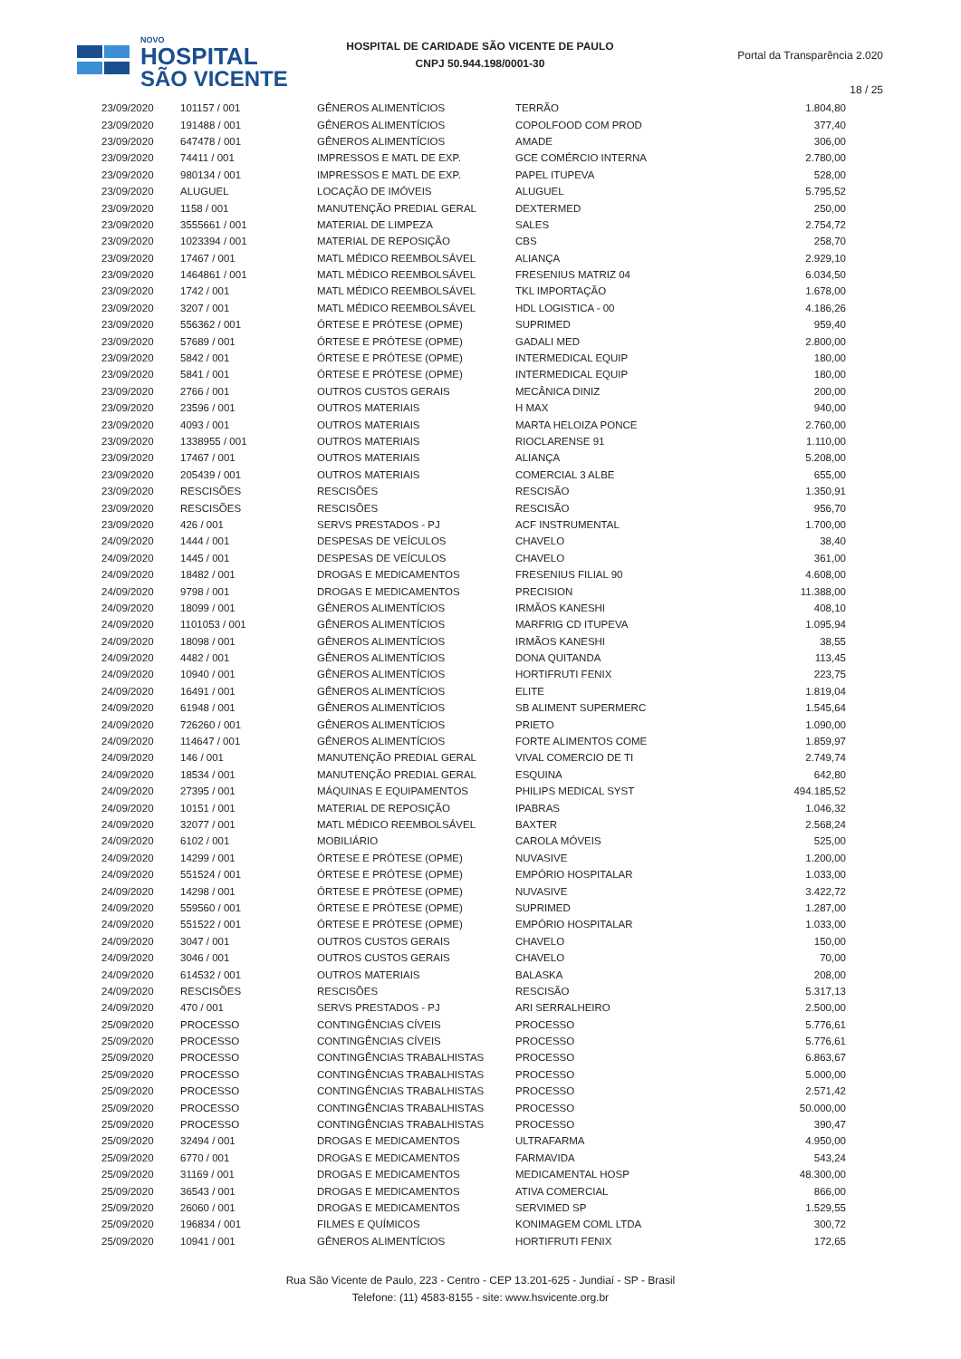NOVO
HOSPITAL
SÃO VICENTE
HOSPITAL DE CARIDADE SÃO VICENTE DE PAULO
CNPJ 50.944.198/0001-30
Portal da Transparência 2.020
18 / 25
| 23/09/2020 | 101157 / 001 | GÊNEROS ALIMENTÍCIOS | TERRÃO | 1.804,80 |
| 23/09/2020 | 191488 / 001 | GÊNEROS ALIMENTÍCIOS | COPOLFOOD COM PROD | 377,40 |
| 23/09/2020 | 647478 / 001 | GÊNEROS ALIMENTÍCIOS | AMADE | 306,00 |
| 23/09/2020 | 74411 / 001 | IMPRESSOS E MATL DE EXP. | GCE COMÉRCIO INTERNA | 2.780,00 |
| 23/09/2020 | 980134 / 001 | IMPRESSOS E MATL DE EXP. | PAPEL ITUPEVA | 528,00 |
| 23/09/2020 | ALUGUEL | LOCAÇÃO DE IMÓVEIS | ALUGUEL | 5.795,52 |
| 23/09/2020 | 1158 / 001 | MANUTENÇÃO PREDIAL GERAL | DEXTERMED | 250,00 |
| 23/09/2020 | 3555661 / 001 | MATERIAL DE LIMPEZA | SALES | 2.754,72 |
| 23/09/2020 | 1023394 / 001 | MATERIAL DE REPOSIÇÃO | CBS | 258,70 |
| 23/09/2020 | 17467 / 001 | MATL MÉDICO REEMBOLSÁVEL | ALIANÇA | 2.929,10 |
| 23/09/2020 | 1464861 / 001 | MATL MÉDICO REEMBOLSÁVEL | FRESENIUS MATRIZ 04 | 6.034,50 |
| 23/09/2020 | 1742 / 001 | MATL MÉDICO REEMBOLSÁVEL | TKL IMPORTAÇÃO | 1.678,00 |
| 23/09/2020 | 3207 / 001 | MATL MÉDICO REEMBOLSÁVEL | HDL LOGISTICA - 00 | 4.186,26 |
| 23/09/2020 | 556362 / 001 | ÓRTESE E PRÓTESE (OPME) | SUPRIMED | 959,40 |
| 23/09/2020 | 57689 / 001 | ÓRTESE E PRÓTESE (OPME) | GADALI MED | 2.800,00 |
| 23/09/2020 | 5842 / 001 | ÓRTESE E PRÓTESE (OPME) | INTERMEDICAL EQUIP | 180,00 |
| 23/09/2020 | 5841 / 001 | ÓRTESE E PRÓTESE (OPME) | INTERMEDICAL EQUIP | 180,00 |
| 23/09/2020 | 2766 / 001 | OUTROS CUSTOS GERAIS | MECÂNICA DINIZ | 200,00 |
| 23/09/2020 | 23596 / 001 | OUTROS MATERIAIS | H MAX | 940,00 |
| 23/09/2020 | 4093 / 001 | OUTROS MATERIAIS | MARTA HELOIZA PONCE | 2.760,00 |
| 23/09/2020 | 1338955 / 001 | OUTROS MATERIAIS | RIOCLARENSE 91 | 1.110,00 |
| 23/09/2020 | 17467 / 001 | OUTROS MATERIAIS | ALIANÇA | 5.208,00 |
| 23/09/2020 | 205439 / 001 | OUTROS MATERIAIS | COMERCIAL 3 ALBE | 655,00 |
| 23/09/2020 | RESCISÕES | RESCISÕES | RESCISÃO | 1.350,91 |
| 23/09/2020 | RESCISÕES | RESCISÕES | RESCISÃO | 956,70 |
| 23/09/2020 | 426 / 001 | SERVS PRESTADOS - PJ | ACF INSTRUMENTAL | 1.700,00 |
| 24/09/2020 | 1444 / 001 | DESPESAS DE VEÍCULOS | CHAVELO | 38,40 |
| 24/09/2020 | 1445 / 001 | DESPESAS DE VEÍCULOS | CHAVELO | 361,00 |
| 24/09/2020 | 18482 / 001 | DROGAS E MEDICAMENTOS | FRESENIUS FILIAL 90 | 4.608,00 |
| 24/09/2020 | 9798 / 001 | DROGAS E MEDICAMENTOS | PRECISION | 11.388,00 |
| 24/09/2020 | 18099 / 001 | GÊNEROS ALIMENTÍCIOS | IRMÃOS KANESHI | 408,10 |
| 24/09/2020 | 1101053 / 001 | GÊNEROS ALIMENTÍCIOS | MARFRIG CD ITUPEVA | 1.095,94 |
| 24/09/2020 | 18098 / 001 | GÊNEROS ALIMENTÍCIOS | IRMÃOS KANESHI | 38,55 |
| 24/09/2020 | 4482 / 001 | GÊNEROS ALIMENTÍCIOS | DONA QUITANDA | 113,45 |
| 24/09/2020 | 10940 / 001 | GÊNEROS ALIMENTÍCIOS | HORTIFRUTI FENIX | 223,75 |
| 24/09/2020 | 16491 / 001 | GÊNEROS ALIMENTÍCIOS | ELITE | 1.819,04 |
| 24/09/2020 | 61948 / 001 | GÊNEROS ALIMENTÍCIOS | SB ALIMENT SUPERMERC | 1.545,64 |
| 24/09/2020 | 726260 / 001 | GÊNEROS ALIMENTÍCIOS | PRIETO | 1.090,00 |
| 24/09/2020 | 114647 / 001 | GÊNEROS ALIMENTÍCIOS | FORTE ALIMENTOS COME | 1.859,97 |
| 24/09/2020 | 146 / 001 | MANUTENÇÃO PREDIAL GERAL | VIVAL COMERCIO DE TI | 2.749,74 |
| 24/09/2020 | 18534 / 001 | MANUTENÇÃO PREDIAL GERAL | ESQUINA | 642,80 |
| 24/09/2020 | 27395 / 001 | MÁQUINAS E EQUIPAMENTOS | PHILIPS MEDICAL SYST | 494.185,52 |
| 24/09/2020 | 10151 / 001 | MATERIAL DE REPOSIÇÃO | IPABRAS | 1.046,32 |
| 24/09/2020 | 32077 / 001 | MATL MÉDICO REEMBOLSÁVEL | BAXTER | 2.568,24 |
| 24/09/2020 | 6102 / 001 | MOBILIÁRIO | CAROLA MÓVEIS | 525,00 |
| 24/09/2020 | 14299 / 001 | ÓRTESE E PRÓTESE (OPME) | NUVASIVE | 1.200,00 |
| 24/09/2020 | 551524 / 001 | ÓRTESE E PRÓTESE (OPME) | EMPÓRIO HOSPITALAR | 1.033,00 |
| 24/09/2020 | 14298 / 001 | ÓRTESE E PRÓTESE (OPME) | NUVASIVE | 3.422,72 |
| 24/09/2020 | 559560 / 001 | ÓRTESE E PRÓTESE (OPME) | SUPRIMED | 1.287,00 |
| 24/09/2020 | 551522 / 001 | ÓRTESE E PRÓTESE (OPME) | EMPÓRIO HOSPITALAR | 1.033,00 |
| 24/09/2020 | 3047 / 001 | OUTROS CUSTOS GERAIS | CHAVELO | 150,00 |
| 24/09/2020 | 3046 / 001 | OUTROS CUSTOS GERAIS | CHAVELO | 70,00 |
| 24/09/2020 | 614532 / 001 | OUTROS MATERIAIS | BALASKA | 208,00 |
| 24/09/2020 | RESCISÕES | RESCISÕES | RESCISÃO | 5.317,13 |
| 24/09/2020 | 470 / 001 | SERVS PRESTADOS - PJ | ARI SERRALHEIRO | 2.500,00 |
| 25/09/2020 | PROCESSO | CONTINGÊNCIAS CÍVEIS | PROCESSO | 5.776,61 |
| 25/09/2020 | PROCESSO | CONTINGÊNCIAS CÍVEIS | PROCESSO | 5.776,61 |
| 25/09/2020 | PROCESSO | CONTINGÊNCIAS TRABALHISTAS | PROCESSO | 6.863,67 |
| 25/09/2020 | PROCESSO | CONTINGÊNCIAS TRABALHISTAS | PROCESSO | 5.000,00 |
| 25/09/2020 | PROCESSO | CONTINGÊNCIAS TRABALHISTAS | PROCESSO | 2.571,42 |
| 25/09/2020 | PROCESSO | CONTINGÊNCIAS TRABALHISTAS | PROCESSO | 50.000,00 |
| 25/09/2020 | PROCESSO | CONTINGÊNCIAS TRABALHISTAS | PROCESSO | 390,47 |
| 25/09/2020 | 32494 / 001 | DROGAS E MEDICAMENTOS | ULTRAFARMA | 4.950,00 |
| 25/09/2020 | 6770 / 001 | DROGAS E MEDICAMENTOS | FARMAVIDA | 543,24 |
| 25/09/2020 | 31169 / 001 | DROGAS E MEDICAMENTOS | MEDICAMENTAL HOSP | 48.300,00 |
| 25/09/2020 | 36543 / 001 | DROGAS E MEDICAMENTOS | ATIVA COMERCIAL | 866,00 |
| 25/09/2020 | 26060 / 001 | DROGAS E MEDICAMENTOS | SERVIMED SP | 1.529,55 |
| 25/09/2020 | 196834 / 001 | FILMES E QUÍMICOS | KONIMAGEM COML LTDA | 300,72 |
| 25/09/2020 | 10941 / 001 | GÊNEROS ALIMENTÍCIOS | HORTIFRUTI FENIX | 172,65 |
Rua São Vicente de Paulo, 223 - Centro - CEP 13.201-625 - Jundiaí - SP - Brasil
Telefone: (11) 4583-8155 - site: www.hsvicente.org.br